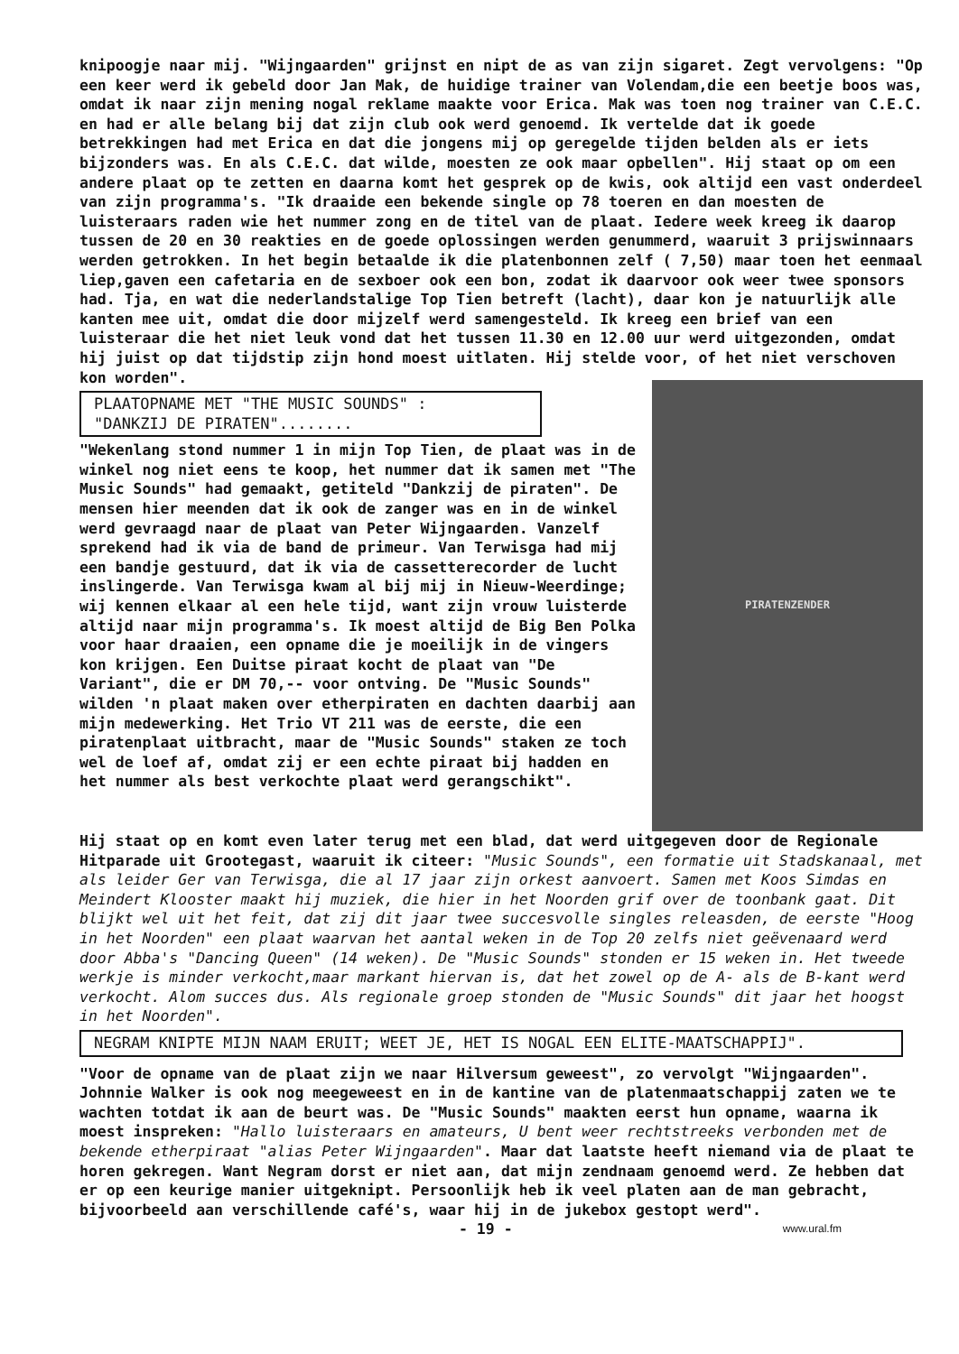knipoogje naar mij. "Wijngaarden" grijnst en nipt de as van zijn sigaret. Zegt vervolgens: "Op een keer werd ik gebeld door Jan Mak, de huidige trainer van Volendam,die een beetje boos was, omdat ik naar zijn mening nogal reklame maakte voor Erica. Mak was toen nog trainer van C.E.C. en had er alle belang bij dat zijn club ook werd genoemd. Ik vertelde dat ik goede betrekkingen had met Erica en dat die jongens mij op geregelde tijden belden als er iets bijzonders was. En als C.E.C. dat wilde, moesten ze ook maar opbellen". Hij staat op om een andere plaat op te zetten en daarna komt het gesprek op de kwis, ook altijd een vast onderdeel van zijn programma's. "Ik draaide een bekende single op 78 toeren en dan moesten de luisteraars raden wie het nummer zong en de titel van de plaat. Iedere week kreeg ik daarop tussen de 20 en 30 reakties en de goede oplossingen werden genummerd, waaruit 3 prijswinnaars werden getrokken. In het begin betaalde ik die platenbonnen zelf ( 7,50) maar toen het eenmaal liep,gaven een cafetaria en de sexboer ook een bon, zodat ik daarvoor ook weer twee sponsors had. Tja, en wat die nederlandstalige Top Tien betreft (lacht), daar kon je natuurlijk alle kanten mee uit, omdat die door mijzelf werd samengesteld. Ik kreeg een brief van een luisteraar die het niet leuk vond dat het tussen 11.30 en 12.00 uur werd uitgezonden, omdat hij juist op dat tijdstip zijn hond moest uitlaten. Hij stelde voor, of het niet verschoven kon worden".
PLAATOPNAME MET "THE MUSIC SOUNDS" :
"DANKZIJ DE PIRATEN"........
"Wekenlang stond nummer 1 in mijn Top Tien, de plaat was in de winkel nog niet eens te koop, het nummer dat ik samen met "The Music Sounds" had gemaakt, getiteld "Dankzij de piraten". De mensen hier meenden dat ik ook de zanger was en in de winkel werd gevraagd naar de plaat van Peter Wijngaarden. Vanzelf sprekend had ik via de band de primeur. Van Terwisga had mij een bandje gestuurd, dat ik via de cassetterecorder de lucht inslingerde. Van Terwisga kwam al bij mij in Nieuw-Weerdinge; wij kennen elkaar al een hele tijd, want zijn vrouw luisterde altijd naar mijn programma's. Ik moest altijd de Big Ben Polka voor haar draaien, een opname die je moeilijk in de vingers kon krijgen. Een Duitse piraat kocht de plaat van "De Variant", die er DM 70,-- voor ontving. De "Music Sounds" wilden 'n plaat maken over etherpiraten en dachten daarbij aan mijn medewerking. Het Trio VT 211 was de eerste, die een piratenplaat uitbracht, maar de "Music Sounds" staken ze toch wel de loef af, omdat zij er een echte piraat bij hadden en het nummer als best verkochte plaat werd gerangschikt".
PIRATENZENDER
Hij staat op en komt even later terug met een blad, dat werd uitgegeven door de Regionale Hitparade uit Grootegast, waaruit ik citeer: "Music Sounds", een formatie uit Stadskanaal, met als leider Ger van Terwisga, die al 17 jaar zijn orkest aanvoert. Samen met Koos Simdas en Meindert Klooster maakt hij muziek, die hier in het Noorden grif over de toonbank gaat. Dit blijkt wel uit het feit, dat zij dit jaar twee succesvolle singles releasden, de eerste "Hoog in het Noorden" een plaat waarvan het aantal weken in de Top 20 zelfs niet geëvenaard werd door Abba's "Dancing Queen" (14 weken). De "Music Sounds" stonden er 15 weken in. Het tweede werkje is minder verkocht,maar markant hiervan is, dat het zowel op de A- als de B-kant werd verkocht. Alom succes dus. Als regionale groep stonden de "Music Sounds" dit jaar het hoogst in het Noorden".
NEGRAM KNIPTE MIJN NAAM ERUIT; WEET JE, HET IS NOGAL EEN ELITE-MAATSCHAPPIJ".
"Voor de opname van de plaat zijn we naar Hilversum geweest", zo vervolgt "Wijngaarden". Johnnie Walker is ook nog meegeweest en in de kantine van de platenmaatschappij zaten we te wachten totdat ik aan de beurt was. De "Music Sounds" maakten eerst hun opname, waarna ik moest inspreken: "Hallo luisteraars en amateurs, U bent weer rechtstreeks verbonden met de bekende etherpiraat "alias Peter Wijngaarden". Maar dat laatste heeft niemand via de plaat te horen gekregen. Want Negram dorst er niet aan, dat mijn zendnaam genoemd werd. Ze hebben dat er op een keurige manier uitgeknipt. Persoonlijk heb ik veel platen aan de man gebracht, bijvoorbeeld aan verschillende café's, waar hij in de jukebox gestopt werd".
- 19 - www.ural.fm